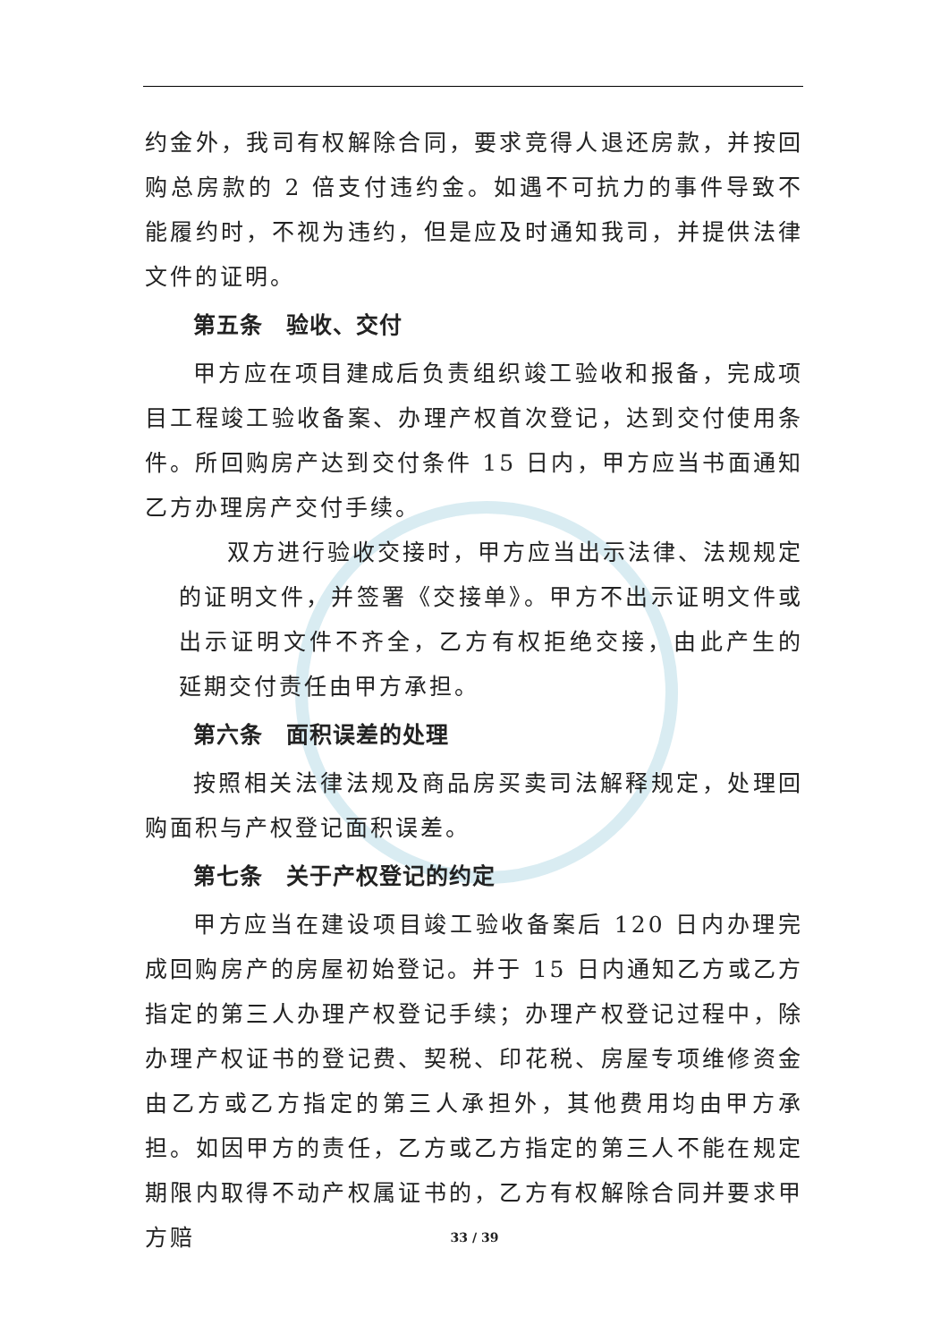约金外，我司有权解除合同，要求竞得人退还房款，并按回购总房款的 2 倍支付违约金。如遇不可抗力的事件导致不能履约时，不视为违约，但是应及时通知我司，并提供法律文件的证明。
第五条　验收、交付
甲方应在项目建成后负责组织竣工验收和报备，完成项目工程竣工验收备案、办理产权首次登记，达到交付使用条件。所回购房产达到交付条件 15 日内，甲方应当书面通知乙方办理房产交付手续。
双方进行验收交接时，甲方应当出示法律、法规规定的证明文件，并签署《交接单》。甲方不出示证明文件或出示证明文件不齐全，乙方有权拒绝交接，由此产生的延期交付责任由甲方承担。
第六条　面积误差的处理
按照相关法律法规及商品房买卖司法解释规定，处理回购面积与产权登记面积误差。
第七条　关于产权登记的约定
甲方应当在建设项目竣工验收备案后 120 日内办理完成回购房产的房屋初始登记。并于 15 日内通知乙方或乙方指定的第三人办理产权登记手续；办理产权登记过程中，除办理产权证书的登记费、契税、印花税、房屋专项维修资金由乙方或乙方指定的第三人承担外，其他费用均由甲方承担。如因甲方的责任，乙方或乙方指定的第三人不能在规定期限内取得不动产权属证书的，乙方有权解除合同并要求甲方赔
33 / 39